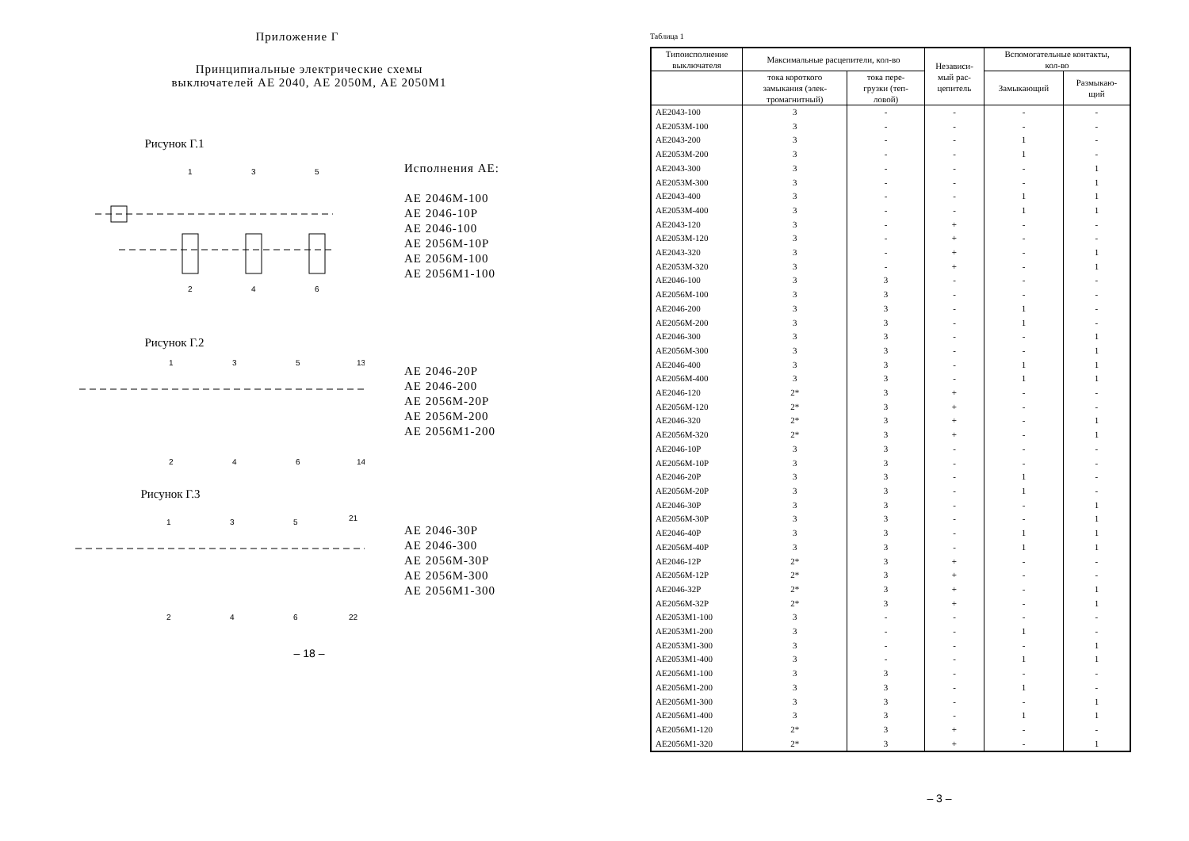Приложение Г
Принципиальные электрические схемы
выключателей АЕ 2040, АЕ 2050М, АЕ 2050М1
Рисунок Г.1
1
3
5
2
4
6
Исполнения АЕ:
АЕ 2046М-100
АЕ 2046-10Р
АЕ 2046-100
АЕ 2056М-10Р
АЕ 2056М-100
АЕ 2056М1-100
Рисунок Г.2
1
3
5
13
2
4
6
14
АЕ 2046-20Р
АЕ 2046-200
АЕ 2056М-20Р
АЕ 2056М-200
АЕ 2056М1-200
Рисунок Г.3
1
3
5
21
2
4
6
22
АЕ 2046-30Р
АЕ 2046-300
АЕ 2056М-30Р
АЕ 2056М-300
АЕ 2056М1-300
– 18 –
Таблица 1
| Типоисполнение выключателя | Максимальные расцепители, кол-во | | Независи- мый рас- цепитель | Вспомогательные контакты, кол-во | |
| --- | --- | --- | --- | --- | --- |
| | тока короткого замыкания (элек- тромагнитный) | тока пере- грузки (теп- ловой) | | Замыкающий | Размыкаю- щий |
| АЕ2043-100 | 3 | - | - | - | - |
| АЕ2053М-100 | 3 | - | - | - | - |
| АЕ2043-200 | 3 | - | - | 1 | - |
| АЕ2053М-200 | 3 | - | - | 1 | - |
| АЕ2043-300 | 3 | - | - | - | 1 |
| АЕ2053М-300 | 3 | - | - | - | 1 |
| АЕ2043-400 | 3 | - | - | 1 | 1 |
| АЕ2053М-400 | 3 | - | - | 1 | 1 |
| АЕ2043-120 | 3 | - | + | - | - |
| АЕ2053М-120 | 3 | - | + | - | - |
| АЕ2043-320 | 3 | - | + | - | 1 |
| АЕ2053М-320 | 3 | - | + | - | 1 |
| АЕ2046-100 | 3 | 3 | - | - | - |
| АЕ2056М-100 | 3 | 3 | - | - | - |
| АЕ2046-200 | 3 | 3 | - | 1 | - |
| АЕ2056М-200 | 3 | 3 | - | 1 | - |
| АЕ2046-300 | 3 | 3 | - | - | 1 |
| АЕ2056М-300 | 3 | 3 | - | - | 1 |
| АЕ2046-400 | 3 | 3 | - | 1 | 1 |
| АЕ2056М-400 | 3 | 3 | - | 1 | 1 |
| АЕ2046-120 | 2* | 3 | + | - | - |
| АЕ2056М-120 | 2* | 3 | + | - | - |
| АЕ2046-320 | 2* | 3 | + | - | 1 |
| АЕ2056М-320 | 2* | 3 | + | - | 1 |
| АЕ2046-10Р | 3 | 3 | - | - | - |
| АЕ2056М-10Р | 3 | 3 | - | - | - |
| АЕ2046-20Р | 3 | 3 | - | 1 | - |
| АЕ2056М-20Р | 3 | 3 | - | 1 | - |
| АЕ2046-30Р | 3 | 3 | - | - | 1 |
| АЕ2056М-30Р | 3 | 3 | - | - | 1 |
| АЕ2046-40Р | 3 | 3 | - | 1 | 1 |
| АЕ2056М-40Р | 3 | 3 | - | 1 | 1 |
| АЕ2046-12Р | 2* | 3 | + | - | - |
| АЕ2056М-12Р | 2* | 3 | + | - | - |
| АЕ2046-32Р | 2* | 3 | + | - | 1 |
| АЕ2056М-32Р | 2* | 3 | + | - | 1 |
| АЕ2053М1-100 | 3 | - | - | - | - |
| АЕ2053М1-200 | 3 | - | - | 1 | - |
| АЕ2053М1-300 | 3 | - | - | - | 1 |
| АЕ2053М1-400 | 3 | - | - | 1 | 1 |
| АЕ2056М1-100 | 3 | 3 | - | - | - |
| АЕ2056М1-200 | 3 | 3 | - | 1 | - |
| АЕ2056М1-300 | 3 | 3 | - | - | 1 |
| АЕ2056М1-400 | 3 | 3 | - | 1 | 1 |
| АЕ2056М1-120 | 2* | 3 | + | - | - |
| АЕ2056М1-320 | 2* | 3 | + | - | 1 |
– 3 –